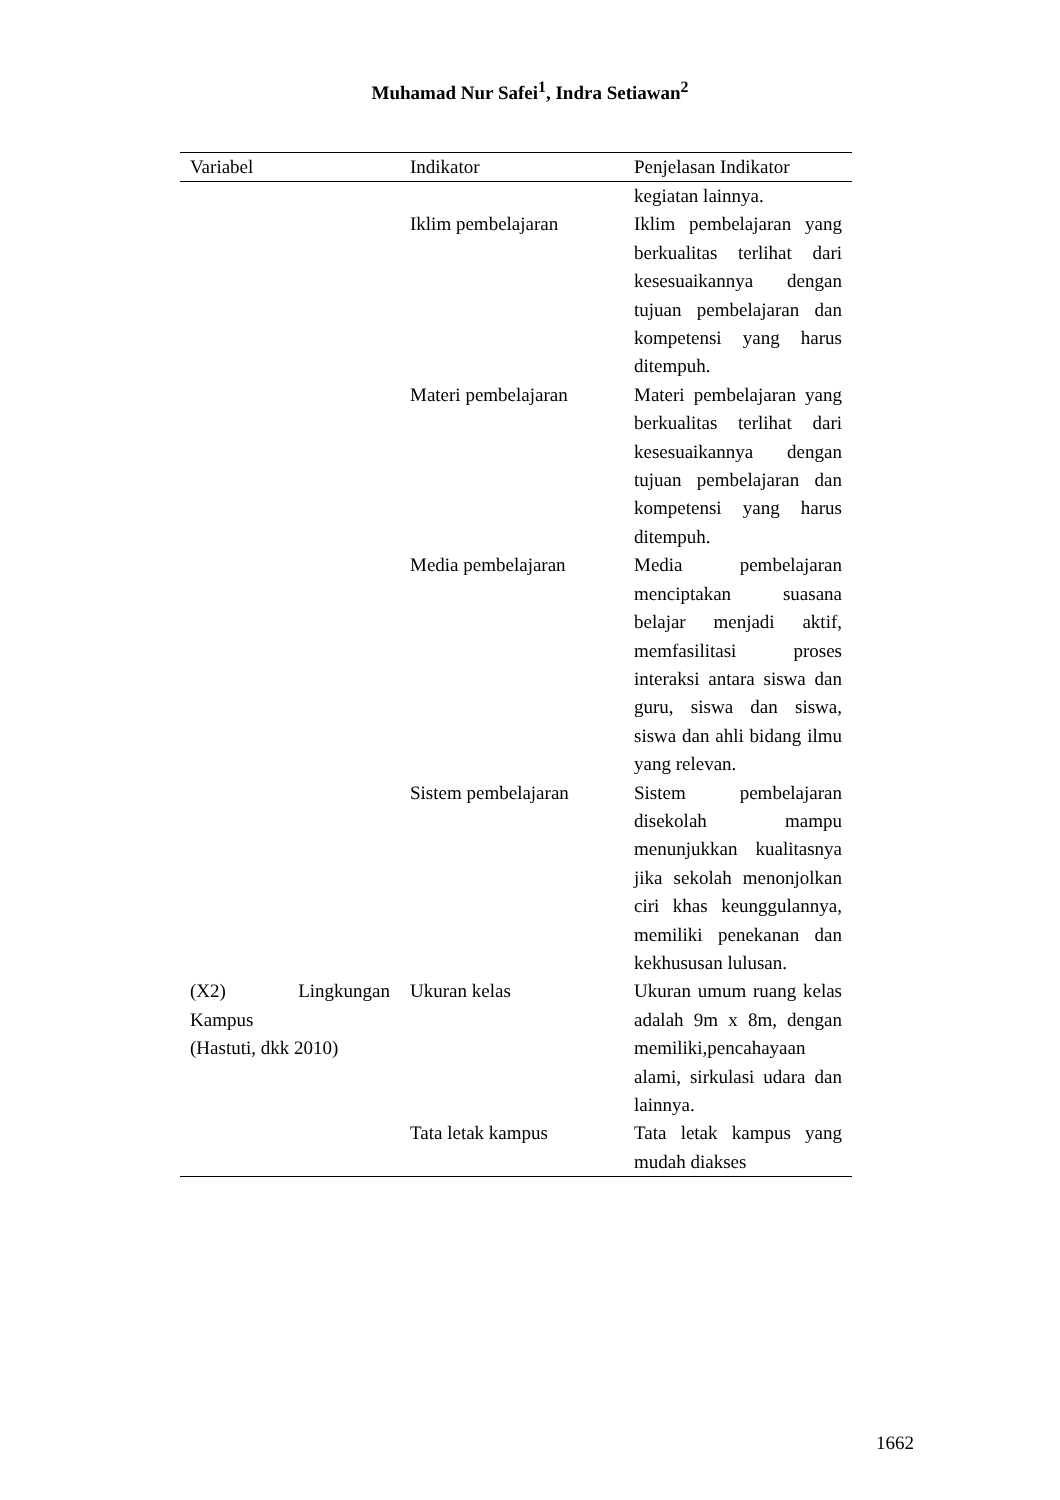Muhamad Nur Safei<sup>1</sup>, Indra Setiawan<sup>2</sup>
| Variabel | Indikator | Penjelasan Indikator |
| --- | --- | --- |
| | | kegiatan lainnya. |
| | Iklim pembelajaran | Iklim pembelajaran yang berkualitas terlihat dari kesesuaikannya dengan tujuan pembelajaran dan kompetensi yang harus ditempuh. |
| | Materi pembelajaran | Materi pembelajaran yang berkualitas terlihat dari kesesuaikannya dengan tujuan pembelajaran dan kompetensi yang harus ditempuh. |
| | Media pembelajaran | Media pembelajaran menciptakan suasana belajar menjadi aktif, memfasilitasi proses interaksi antara siswa dan guru, siswa dan siswa, siswa dan ahli bidang ilmu yang relevan. |
| | Sistem pembelajaran | Sistem pembelajaran disekolah mampu menunjukkan kualitasnya jika sekolah menonjolkan ciri khas keunggulannya, memiliki penekanan dan kekhususan lulusan. |
| (X2) Lingkungan Kampus (Hastuti, dkk 2010) | Ukuran kelas | Ukuran umum ruang kelas adalah 9m x 8m, dengan memiliki,pencahayaan alami, sirkulasi udara dan lainnya. |
| | Tata letak kampus | Tata letak kampus yang mudah diakses |
1662